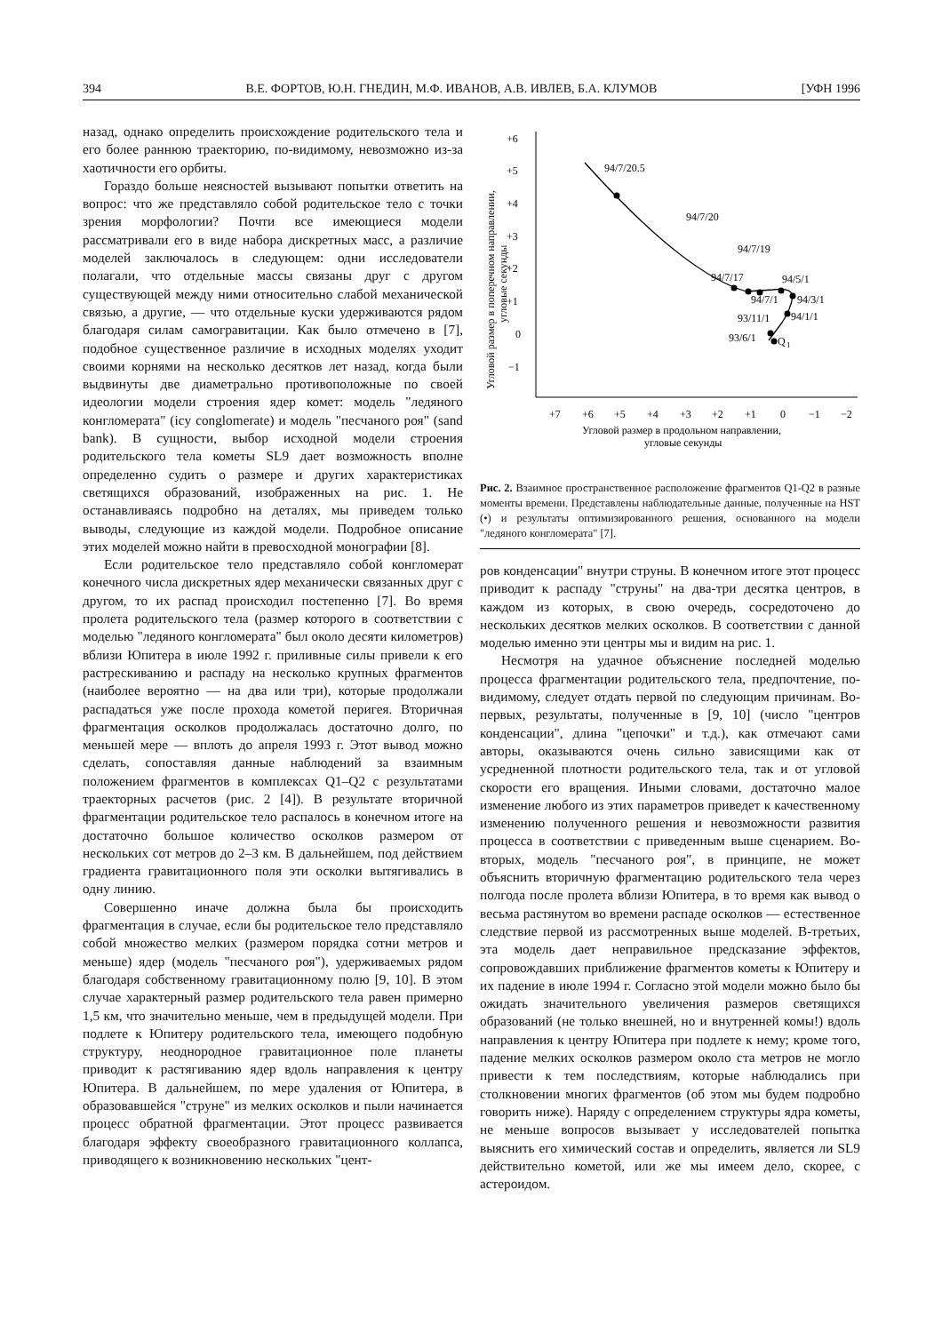394 В.Е. ФОРТОВ, Ю.Н. ГНЕДИН, М.Ф. ИВАНОВ, А.В. ИВЛЕВ, Б.А. КЛУМОВ [УФН 1996
назад, однако определить происхождение родительского тела и его более раннюю траекторию, по-видимому, невозможно из-за хаотичности его орбиты.
Гораздо больше неясностей вызывают попытки ответить на вопрос: что же представляло собой родительское тело с точки зрения морфологии? Почти все имеющиеся модели рассматривали его в виде набора дискретных масс, а различие моделей заключалось в следующем: одни исследователи полагали, что отдельные массы связаны друг с другом существующей между ними относительно слабой механической связью, а другие, — что отдельные куски удерживаются рядом благодаря силам самогравитации. Как было отмечено в [7], подобное существенное различие в исходных моделях уходит своими корнями на несколько десятков лет назад, когда были выдвинуты две диаметрально противоположные по своей идеологии модели строения ядер комет: модель "ледяного конгломерата" (icy conglomerate) и модель "песчаного роя" (sand bank). В сущности, выбор исходной модели строения родительского тела кометы SL9 дает возможность вполне определенно судить о размере и других характеристиках светящихся образований, изображенных на рис. 1. Не останавливаясь подробно на деталях, мы приведем только выводы, следующие из каждой модели. Подробное описание этих моделей можно найти в превосходной монографии [8].
Если родительское тело представляло собой конгломерат конечного числа дискретных ядер механически связанных друг с другом, то их распад происходил постепенно [7]. Во время пролета родительского тела (размер которого в соответствии с моделью "ледяного конгломерата" был около десяти километров) вблизи Юпитера в июле 1992 г. приливные силы привели к его растрескиванию и распаду на несколько крупных фрагментов (наиболее вероятно — на два или три), которые продолжали распадаться уже после прохода кометой перигея. Вторичная фрагментация осколков продолжалась достаточно долго, по меньшей мере — вплоть до апреля 1993 г. Этот вывод можно сделать, сопоставляя данные наблюдений за взаимным положением фрагментов в комплексах Q1–Q2 с результатами траекторных расчетов (рис. 2 [4]). В результате вторичной фрагментации родительское тело распалось в конечном итоге на достаточно большое количество осколков размером от нескольких сот метров до 2–3 км. В дальнейшем, под действием градиента гравитационного поля эти осколки вытягивались в одну линию.
Совершенно иначе должна была бы происходить фрагментация в случае, если бы родительское тело представляло собой множество мелких (размером порядка сотни метров и меньше) ядер (модель "песчаного роя"), удерживаемых рядом благодаря собственному гравитационному полю [9, 10]. В этом случае характерный размер родительского тела равен примерно 1,5 км, что значительно меньше, чем в предыдущей модели. При подлете к Юпитеру родительского тела, имеющего подобную структуру, неоднородное гравитационное поле планеты приводит к растягиванию ядер вдоль направления к центру Юпитера. В дальнейшем, по мере удаления от Юпитера, в образовавшейся "струне" из мелких осколков и пыли начинается процесс обратной фрагментации. Этот процесс развивается благодаря эффекту своеобразного гравитационного коллапса, приводящего к возникновению нескольких "цент-
+6
+5
+4
+3
+2
+1
0
−1
+7
+6
+5
+4
+3
+2
+1
0
−1
−2
Угловой размер в продольном направлении,
угловые секунды
Угловой размер в поперечном направлении,
угловые секунды
94/7/20.5
94/7/20
94/7/19
94/7/17
94/7/1
94/5/1
94/3/1
94/1/1
93/11/1
93/6/1
Q
1
Рис. 2. Взаимное пространственное расположение фрагментов Q1-Q2 в разные моменты времени. Представлены наблюдательные данные, полученные на HST (•) и результаты оптимизированного решения, основанного на модели "ледяного конгломерата" [7].
ров конденсации" внутри струны. В конечном итоге этот процесс приводит к распаду "струны" на два-три десятка центров, в каждом из которых, в свою очередь, сосредоточено до нескольких десятков мелких осколков. В соответствии с данной моделью именно эти центры мы и видим на рис. 1.
Несмотря на удачное объяснение последней моделью процесса фрагментации родительского тела, предпочтение, по-видимому, следует отдать первой по следующим причинам. Во-первых, результаты, полученные в [9, 10] (число "центров конденсации", длина "цепочки" и т.д.), как отмечают сами авторы, оказываются очень сильно зависящими как от усредненной плотности родительского тела, так и от угловой скорости его вращения. Иными словами, достаточно малое изменение любого из этих параметров приведет к качественному изменению полученного решения и невозможности развития процесса в соответствии с приведенным выше сценарием. Во-вторых, модель "песчаного роя", в принципе, не может объяснить вторичную фрагментацию родительского тела через полгода после пролета вблизи Юпитера, в то время как вывод о весьма растянутом во времени распаде осколков — естественное следствие первой из рассмотренных выше моделей. В-третьих, эта модель дает неправильное предсказание эффектов, сопровождавших приближение фрагментов кометы к Юпитеру и их падение в июле 1994 г. Согласно этой модели можно было бы ожидать значительного увеличения размеров светящихся образований (не только внешней, но и внутренней комы!) вдоль направления к центру Юпитера при подлете к нему; кроме того, падение мелких осколков размером около ста метров не могло привести к тем последствиям, которые наблюдались при столкновении многих фрагментов (об этом мы будем подробно говорить ниже). Наряду с определением структуры ядра кометы, не меньше вопросов вызывает у исследователей попытка выяснить его химический состав и определить, является ли SL9 действительно кометой, или же мы имеем дело, скорее, с астероидом.